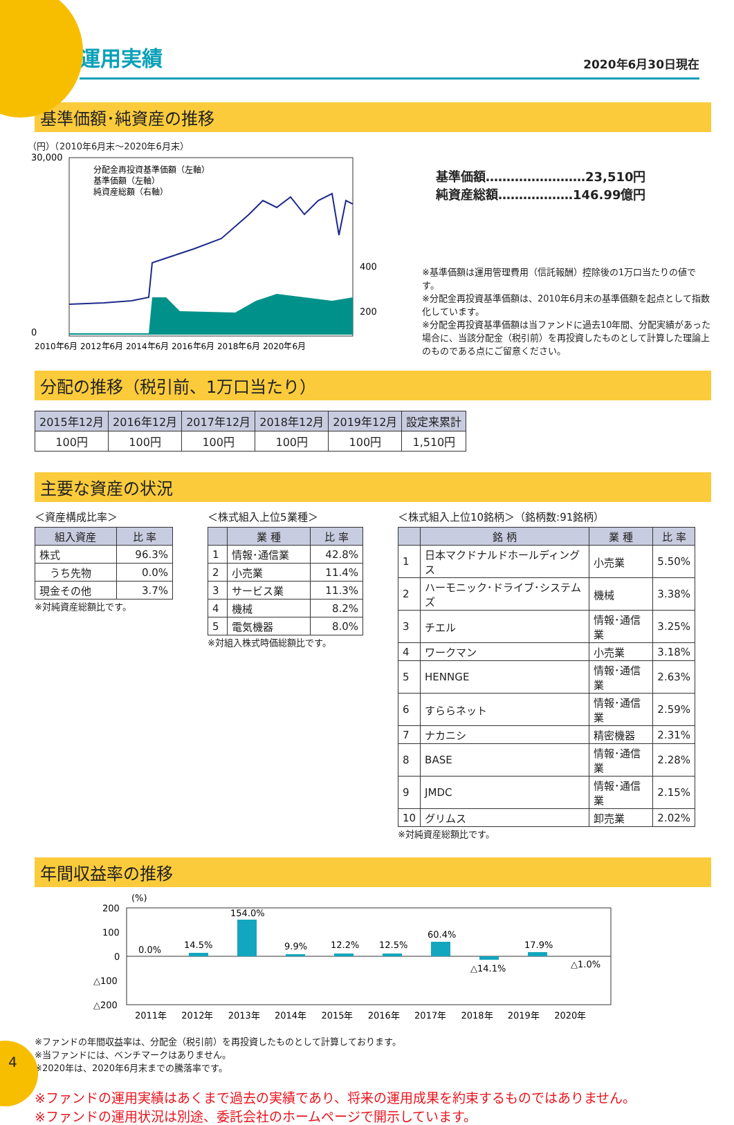運用実績
2020年6月30日現在
基準価額･純資産の推移
（円）（2010年6月末～2020年6月末）
30,000
0
200
400
分配金再投資基準価額（左軸）
基準価額（左軸）
純資産総額（右軸）
2010年6月 2012年6月 2014年6月 2016年6月 2018年6月 2020年6月
基準価額……………………23,510円
純資産総額………………146.99億円
※基準価額は運用管理費用（信託報酬）控除後の1万口当たりの値です。
※分配金再投資基準価額は、2010年6月末の基準価額を起点として指数化しています。
※分配金再投資基準価額は当ファンドに過去10年間、分配実績があった場合に、当該分配金（税引前）を再投資したものとして計算した理論上のものである点にご留意ください。
分配の推移（税引前、1万口当たり）
| 2015年12月 | 2016年12月 | 2017年12月 | 2018年12月 | 2019年12月 | 設定来累計 |
| --- | --- | --- | --- | --- | --- |
| 100円 | 100円 | 100円 | 100円 | 100円 | 1,510円 |
主要な資産の状況
＜資産構成比率＞
| 組入資産 | 比 率 |
| --- | --- |
| 株式 | 96.3% |
| うち先物 | 0.0% |
| 現金その他 | 3.7% |
※対純資産総額比です。
＜株式組入上位5業種＞
| | 業 種 | 比 率 |
| --- | --- | --- |
| 1 | 情報･通信業 | 42.8% |
| 2 | 小売業 | 11.4% |
| 3 | サービス業 | 11.3% |
| 4 | 機械 | 8.2% |
| 5 | 電気機器 | 8.0% |
※対組入株式時価総額比です。
＜株式組入上位10銘柄＞（銘柄数:91銘柄）
| | 銘 柄 | 業 種 | 比 率 |
| --- | --- | --- | --- |
| 1 | 日本マクドナルドホールディングス | 小売業 | 5.50% |
| 2 | ハーモニック･ドライブ･システムズ | 機械 | 3.38% |
| 3 | チエル | 情報･通信業 | 3.25% |
| 4 | ワークマン | 小売業 | 3.18% |
| 5 | HENNGE | 情報･通信業 | 2.63% |
| 6 | すららネット | 情報･通信業 | 2.59% |
| 7 | ナカニシ | 精密機器 | 2.31% |
| 8 | BASE | 情報･通信業 | 2.28% |
| 9 | JMDC | 情報･通信業 | 2.15% |
| 10 | グリムス | 卸売業 | 2.02% |
※対純資産総額比です。
年間収益率の推移
(%)
200
100
0
△100
△200
0.0%
14.5%
154.0%
9.9%
12.2%
12.5%
60.4%
△14.1%
17.9%
△1.0%
2011年 　 2012年 　 2013年 　 2014年 　 2015年 　 2016年 　 2017年 　 2018年 　 2019年 　 2020年
※ファンドの年間収益率は、分配金（税引前）を再投資したものとして計算しております。
※当ファンドには、ベンチマークはありません。
※2020年は、2020年6月末までの騰落率です。
※ファンドの運用実績はあくまで過去の実績であり、将来の運用成果を約束するものではありません。
※ファンドの運用状況は別途、委託会社のホームページで開示しています。
4